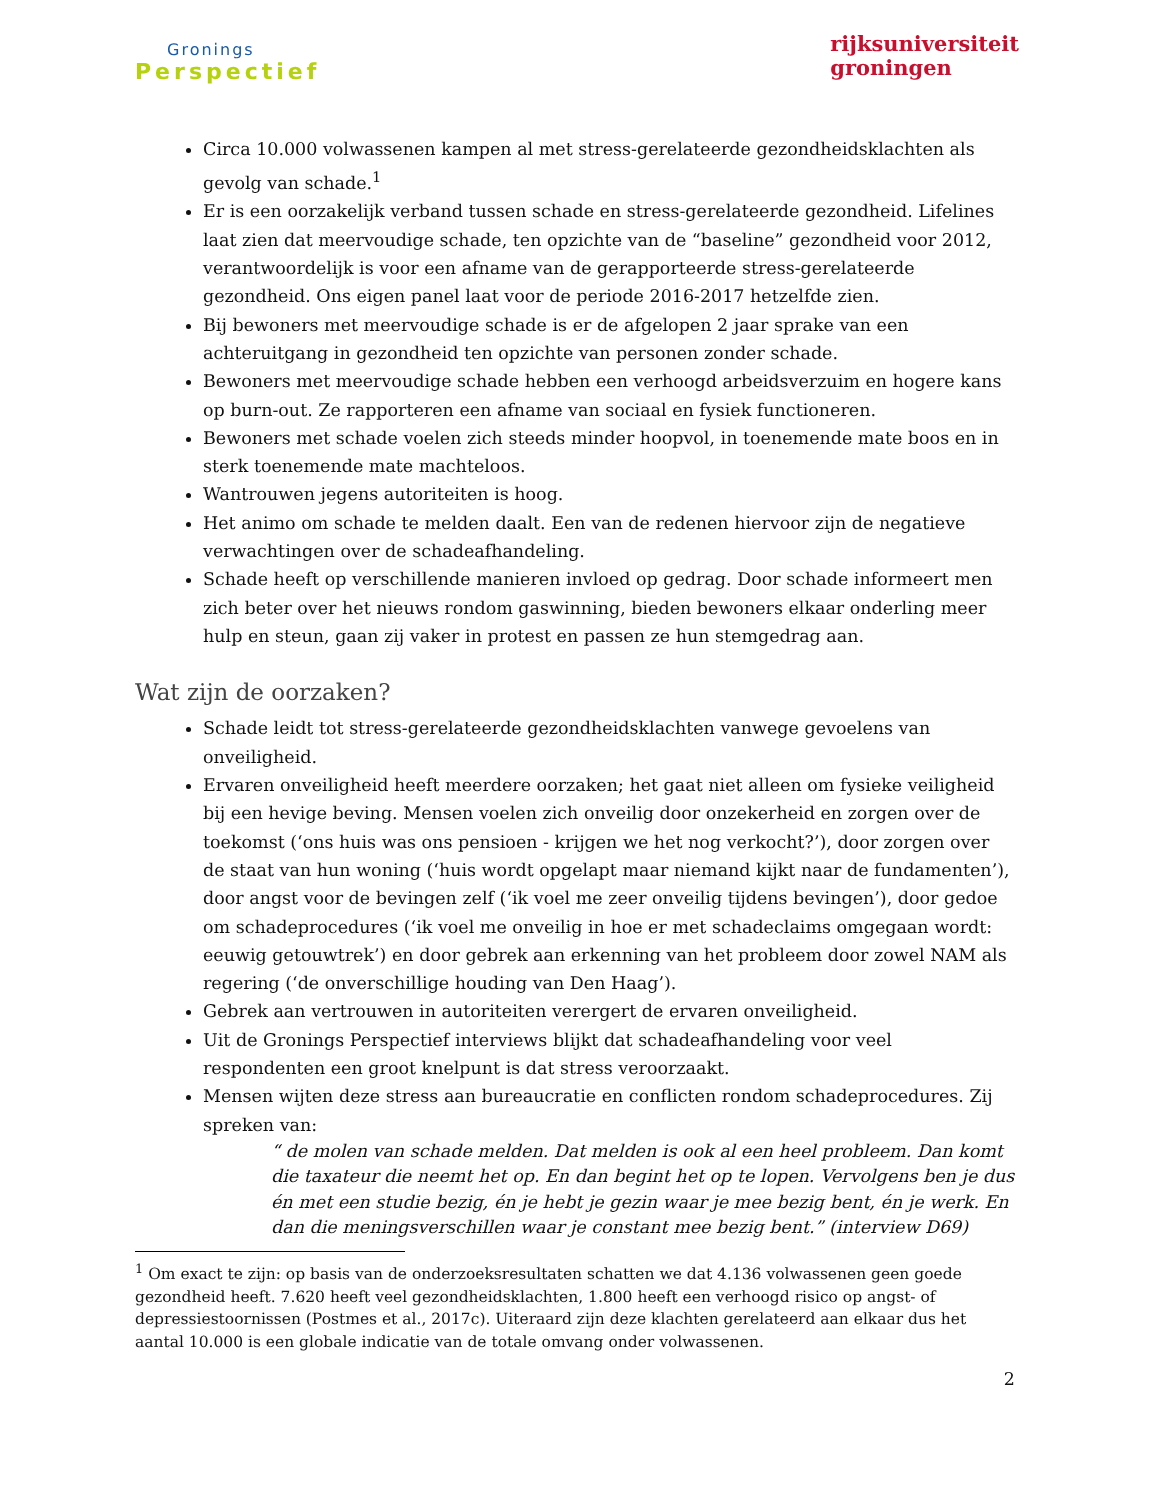Gronings
Perspectief
rijksuniversiteit
groningen
Circa 10.000 volwassenen kampen al met stress-gerelateerde gezondheidsklachten als gevolg van schade.<sup>1</sup>
Er is een oorzakelijk verband tussen schade en stress-gerelateerde gezondheid. Lifelines laat zien dat meervoudige schade, ten opzichte van de “baseline” gezondheid voor 2012, verantwoordelijk is voor een afname van de gerapporteerde stress-gerelateerde gezondheid. Ons eigen panel laat voor de periode 2016-2017 hetzelfde zien.
Bij bewoners met meervoudige schade is er de afgelopen 2 jaar sprake van een achteruitgang in gezondheid ten opzichte van personen zonder schade.
Bewoners met meervoudige schade hebben een verhoogd arbeidsverzuim en hogere kans op burn-out. Ze rapporteren een afname van sociaal en fysiek functioneren.
Bewoners met schade voelen zich steeds minder hoopvol, in toenemende mate boos en in sterk toenemende mate machteloos.
Wantrouwen jegens autoriteiten is hoog.
Het animo om schade te melden daalt. Een van de redenen hiervoor zijn de negatieve verwachtingen over de schadeafhandeling.
Schade heeft op verschillende manieren invloed op gedrag. Door schade informeert men zich beter over het nieuws rondom gaswinning, bieden bewoners elkaar onderling meer hulp en steun, gaan zij vaker in protest en passen ze hun stemgedrag aan.
Wat zijn de oorzaken?
Schade leidt tot stress-gerelateerde gezondheidsklachten vanwege gevoelens van onveiligheid.
Ervaren onveiligheid heeft meerdere oorzaken; het gaat niet alleen om fysieke veiligheid bij een hevige beving. Mensen voelen zich onveilig door onzekerheid en zorgen over de toekomst (‘ons huis was ons pensioen - krijgen we het nog verkocht?’), door zorgen over de staat van hun woning (‘huis wordt opgelapt maar niemand kijkt naar de fundamenten’), door angst voor de bevingen zelf (‘ik voel me zeer onveilig tijdens bevingen’), door gedoe om schadeprocedures (‘ik voel me onveilig in hoe er met schadeclaims omgegaan wordt: eeuwig getouwtrek’) en door gebrek aan erkenning van het probleem door zowel NAM als regering (‘de onverschillige houding van Den Haag’).
Gebrek aan vertrouwen in autoriteiten verergert de ervaren onveiligheid.
Uit de Gronings Perspectief interviews blijkt dat schadeafhandeling voor veel respondenten een groot knelpunt is dat stress veroorzaakt.
Mensen wijten deze stress aan bureaucratie en conflicten rondom schadeprocedures. Zij spreken van:
“ de molen van schade melden. Dat melden is ook al een heel probleem. Dan komt die taxateur die neemt het op. En dan begint het op te lopen. Vervolgens ben je dus én met een studie bezig, én je hebt je gezin waar je mee bezig bent, én je werk. En dan die meningsverschillen waar je constant mee bezig bent.” (interview D69)
<sup>1</sup> Om exact te zijn: op basis van de onderzoeksresultaten schatten we dat 4.136 volwassenen geen goede gezondheid heeft. 7.620 heeft veel gezondheidsklachten, 1.800 heeft een verhoogd risico op angst- of depressiestoornissen (Postmes et al., 2017c). Uiteraard zijn deze klachten gerelateerd aan elkaar dus het aantal 10.000 is een globale indicatie van de totale omvang onder volwassenen.
2